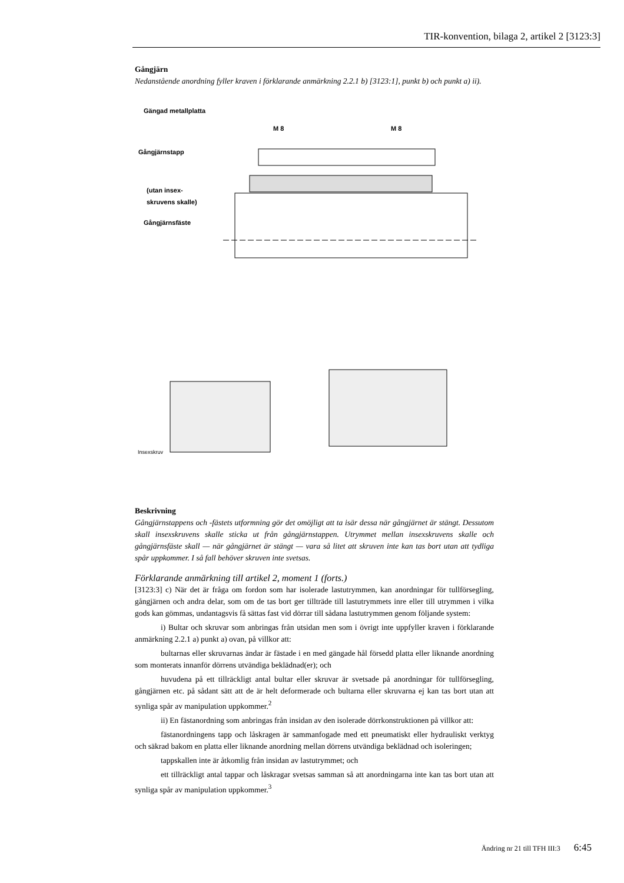TIR-konvention, bilaga 2, artikel 2 [3123:3]
Gångjärn
Nedanstående anordning fyller kraven i förklarande anmärkning 2.2.1 b) [3123:1], punkt b) och punkt a) ii).
Gängad metallplatta
M 8 M 8
Gångjärnstapp
(utan insex-
skruvens skalle)
Gångjärnsfäste
Insexskruv
Beskrivning
Gångjärnstappens och -fästets utformning gör det omöjligt att ta isär dessa när gångjärnet är stängt. Dessutom skall insexskruvens skalle sticka ut från gångjärnstappen. Utrymmet mellan insexskruvens skalle och gångjärnsfäste skall — när gångjärnet är stängt — vara så litet att skruven inte kan tas bort utan att tydliga spår uppkommer. I så fall behöver skruven inte svetsas.
Förklarande anmärkning till artikel 2, moment 1 (forts.)
[3123:3] c) När det är fråga om fordon som har isolerade lastutrymmen, kan anordningar för tullförsegling, gångjärnen och andra delar, som om de tas bort ger tillträde till lastutrymmets inre eller till utrymmen i vilka gods kan gömmas, undantagsvis få sättas fast vid dörrar till sådana lastutrymmen genom följande system:
i) Bultar och skruvar som anbringas från utsidan men som i övrigt inte uppfyller kraven i förklarande anmärkning 2.2.1 a) punkt a) ovan, på villkor att:
bultarnas eller skruvarnas ändar är fästade i en med gängade hål försedd platta eller liknande anordning som monterats innanför dörrens utvändiga beklädnad(er); och
huvudena på ett tillräckligt antal bultar eller skruvar är svetsade på anordningar för tullförsegling, gångjärnen etc. på sådant sätt att de är helt deformerade och bultarna eller skruvarna ej kan tas bort utan att synliga spår av manipulation uppkommer.<sup>2</sup>
ii) En fästanordning som anbringas från insidan av den isolerade dörrkonstruktionen på villkor att:
fästanordningens tapp och låskragen är sammanfogade med ett pneumatiskt eller hydrauliskt verktyg och säkrad bakom en platta eller liknande anordning mellan dörrens utvändiga beklädnad och isoleringen;
tappskallen inte är åtkomlig från insidan av lastutrymmet; och
ett tillräckligt antal tappar och låskragar svetsas samman så att anordningarna inte kan tas bort utan att synliga spår av manipulation uppkommer.<sup>3</sup>
Ändring nr 21 till TFH III:3 6:45